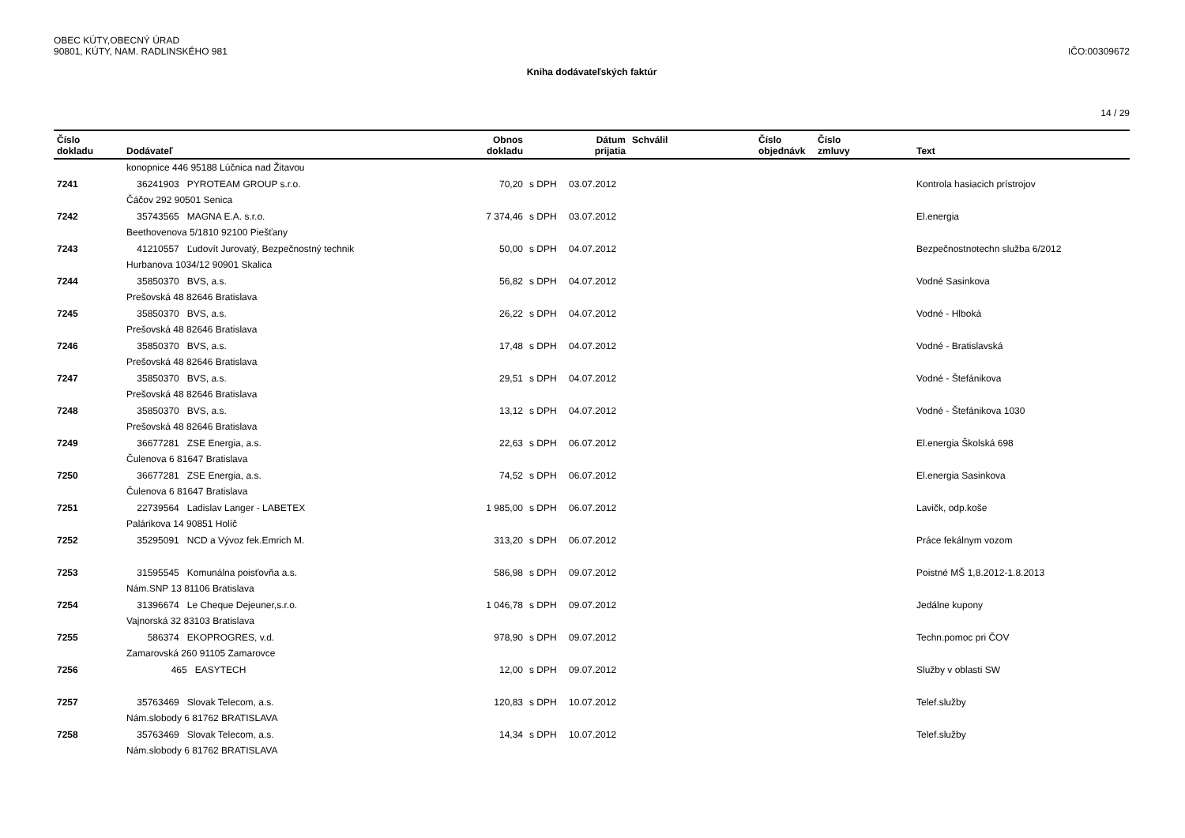OBEC KÚTY,OBECNÝ ÚRAD
90801, KÚTY, NAM. RADLINSKÉHO 981
IČO:00309672
Kniha dodávateľských faktúr
14 / 29
| Číslo dokladu | Dodávateľ | Obnos dokladu | | Dátum prijatia | Schválil | Číslo objednávk | Číslo zmluvy | Text |
| --- | --- | --- | --- | --- | --- | --- | --- | --- |
| | konopnice 446 95188 Lúčnica nad Žitavou | | | | | | | |
| 7241 | 36241903 PYROTEAM GROUP s.r.o. | 70,20 | s DPH | 03.07.2012 | | | | Kontrola hasiacich prístrojov |
| | Čáčov 292 90501 Senica | | | | | | | |
| 7242 | 35743565 MAGNA E.A. s.r.o. | 7 374,46 | s DPH | 03.07.2012 | | | | El.energia |
| | Beethovenova 5/1810 92100 Piešťany | | | | | | | |
| 7243 | 41210557 Ľudovít Jurovatý, Bezpečnostný technik | 50,00 | s DPH | 04.07.2012 | | | | Bezpečnostnotechn služba 6/2012 |
| | Hurbanova 1034/12 90901 Skalica | | | | | | | |
| 7244 | 35850370 BVS, a.s. | 56,82 | s DPH | 04.07.2012 | | | | Vodné Sasinkova |
| | Prešovská 48 82646 Bratislava | | | | | | | |
| 7245 | 35850370 BVS, a.s. | 26,22 | s DPH | 04.07.2012 | | | | Vodné - Hlboká |
| | Prešovská 48 82646 Bratislava | | | | | | | |
| 7246 | 35850370 BVS, a.s. | 17,48 | s DPH | 04.07.2012 | | | | Vodné - Bratislavská |
| | Prešovská 48 82646 Bratislava | | | | | | | |
| 7247 | 35850370 BVS, a.s. | 29,51 | s DPH | 04.07.2012 | | | | Vodné - Štefánikova |
| | Prešovská 48 82646 Bratislava | | | | | | | |
| 7248 | 35850370 BVS, a.s. | 13,12 | s DPH | 04.07.2012 | | | | Vodné - Štefánikova 1030 |
| | Prešovská 48 82646 Bratislava | | | | | | | |
| 7249 | 36677281 ZSE Energia, a.s. | 22,63 | s DPH | 06.07.2012 | | | | El.energia Školská 698 |
| | Čulenova 6 81647 Bratislava | | | | | | | |
| 7250 | 36677281 ZSE Energia, a.s. | 74,52 | s DPH | 06.07.2012 | | | | El.energia Sasinkova |
| | Čulenova 6 81647 Bratislava | | | | | | | |
| 7251 | 22739564 Ladislav Langer - LABETEX | 1 985,00 | s DPH | 06.07.2012 | | | | Lavičk, odp.koše |
| | Palárikova 14 90851 Holíč | | | | | | | |
| 7252 | 35295091 NCD a Vývoz fek.Emrich M. | 313,20 | s DPH | 06.07.2012 | | | | Práce fekálnym vozom |
| 7253 | 31595545 Komunálna poisťovňa a.s. | 586,98 | s DPH | 09.07.2012 | | | | Poistné MŠ 1,8.2012-1.8.2013 |
| | Nám.SNP 13 81106 Bratislava | | | | | | | |
| 7254 | 31396674 Le Cheque Dejeuner,s.r.o. | 1 046,78 | s DPH | 09.07.2012 | | | | Jedálne kupony |
| | Vajnorská 32 83103 Bratislava | | | | | | | |
| 7255 | 586374 EKOPROGRES, v.d. | 978,90 | s DPH | 09.07.2012 | | | | Techn.pomoc pri ČOV |
| | Zamarovská 260 91105 Zamarovce | | | | | | | |
| 7256 | 465 EASYTECH | 12,00 | s DPH | 09.07.2012 | | | | Služby v oblasti SW |
| 7257 | 35763469 Slovak Telecom, a.s. | 120,83 | s DPH | 10.07.2012 | | | | Telef.služby |
| | Nám.slobody 6 81762 BRATISLAVA | | | | | | | |
| 7258 | 35763469 Slovak Telecom, a.s. | 14,34 | s DPH | 10.07.2012 | | | | Telef.služby |
| | Nám.slobody 6 81762 BRATISLAVA | | | | | | | |